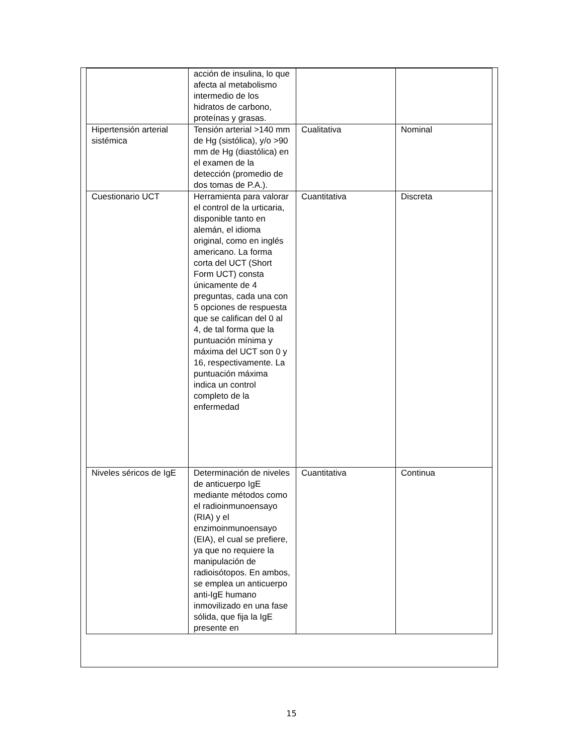| | acción de insulina, lo que afecta al metabolismo intermedio de los hidratos de carbono, proteínas y grasas. | | |
| Hipertensión arterial sistémica | Tensión arterial >140 mm de Hg (sistólica), y/o >90 mm de Hg (diastólica) en el examen de la detección (promedio de dos tomas de P.A.). | Cualitativa | Nominal |
| Cuestionario UCT | Herramienta para valorar el control de la urticaria, disponible tanto en alemán, el idioma original, como en inglés americano. La forma corta del UCT (Short Form UCT) consta únicamente de 4 preguntas, cada una con 5 opciones de respuesta que se califican del 0 al 4, de tal forma que la puntuación mínima y máxima del UCT son 0 y 16, respectivamente. La puntuación máxima indica un control completo de la enfermedad | Cuantitativa | Discreta |
| Niveles séricos de IgE | Determinación de niveles de anticuerpo IgE mediante métodos como el radioinmunoensayo (RIA) y el enzimoinmunoensayo (EIA), el cual se prefiere, ya que no requiere la manipulación de radioisótopos. En ambos, se emplea un anticuerpo anti-IgE humano inmovilizado en una fase sólida, que fija la IgE presente en | Cuantitativa | Continua |
15